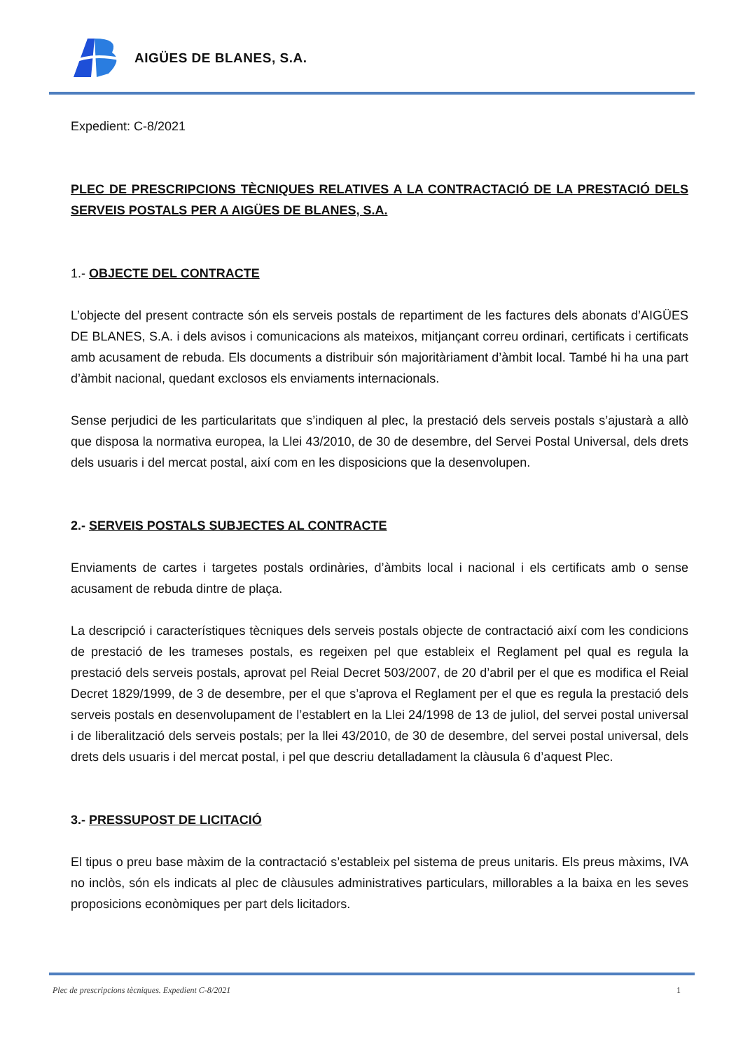AIGÜES DE BLANES, S.A.
Expedient: C-8/2021
PLEC DE PRESCRIPCIONS TÈCNIQUES RELATIVES A LA CONTRACTACIÓ DE LA PRESTACIÓ DELS SERVEIS POSTALS PER A AIGÜES DE BLANES, S.A.
1.- OBJECTE DEL CONTRACTE
L’objecte del present contracte són els serveis postals de repartiment de les factures dels abonats d’AIGÜES DE BLANES, S.A. i dels avisos i comunicacions als mateixos, mitjançant correu ordinari, certificats i certificats amb acusament de rebuda. Els documents a distribuir són majoritàriament d’àmbit local. També hi ha una part d’àmbit nacional, quedant exclosos els enviaments internacionals.
Sense perjudici de les particularitats que s’indiquen al plec, la prestació dels serveis postals s’ajustarà a allò que disposa la normativa europea, la Llei 43/2010, de 30 de desembre, del Servei Postal Universal, dels drets dels usuaris i del mercat postal, així com en les disposicions que la desenvolupen.
2.- SERVEIS POSTALS SUBJECTES AL CONTRACTE
Enviaments de cartes i targetes postals ordinàries, d’àmbits local i nacional i els certificats amb o sense acusament de rebuda dintre de plaça.
La descripció i característiques tècniques dels serveis postals objecte de contractació així com les condicions de prestació de les trameses postals, es regeixen pel que estableix el Reglament pel qual es regula la prestació dels serveis postals, aprovat pel Reial Decret 503/2007, de 20 d’abril per el que es modifica el Reial Decret 1829/1999, de 3 de desembre, per el que s’aprova el Reglament per el que es regula la prestació dels serveis postals en desenvolupament de l’establert en la Llei 24/1998 de 13 de juliol, del servei postal universal i de liberalització dels serveis postals; per la llei 43/2010, de 30 de desembre, del servei postal universal, dels drets dels usuaris i del mercat postal, i pel que descriu detalladament la clàusula 6 d’aquest Plec.
3.- PRESSUPOST DE LICITACIÓ
El tipus o preu base màxim de la contractació s’estableix pel sistema de preus unitaris. Els preus màxims, IVA no inclòs, són els indicats al plec de clàusules administratives particulars, millorables a la baixa en les seves proposicions econòmiques per part dels licitadors.
Plec de prescripcions tècniques. Expedient C-8/2021 1